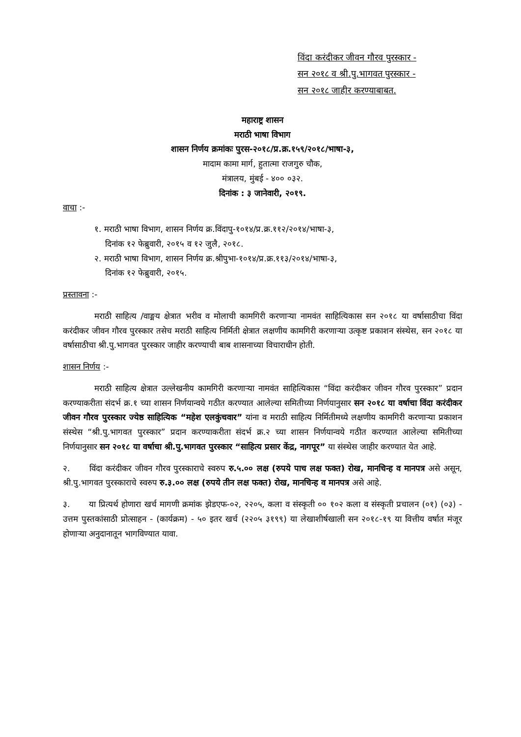विंदा करंदीकर जीवन गौरव पुरस्कार -
सन २०१८ व श्री.पु.भागवत पुरस्कार -
सन २०१८ जाहीर करण्याबाबत.
महाराष्ट्र शासन
मराठी भाषा विभाग
शासन निर्णय क्रमांकः पुरस-२०१८/प्र.क्र.१५९/२०१८/भाषा-३,
मादाम कामा मार्ग, हुतात्मा राजगुरु चौक,
मंत्रालय, मुंबई - ४०० ०३२.
दिनांक : ३ जानेवारी, २०१९.
वाचा :-
१. मराठी भाषा विभाग, शासन निर्णय क्र.विंदापु-१०१४/प्र.क्र.११२/२०१४/भाषा-३,
दिनांक १२ फेब्रुवारी, २०१५ व १२ जुलै, २०१८.
२. मराठी भाषा विभाग, शासन निर्णय क्र.श्रीपुभा-१०१४/प्र.क्र.११३/२०१४/भाषा-३,
दिनांक १२ फेब्रुवारी, २०१५.
प्रस्तावना :-
मराठी साहित्य /वाङ्मय क्षेत्रात भरीव व मोलाची कामगिरी करणाऱ्या नामवंत साहित्यिकास सन २०१८ या वर्षासाठीचा विंदा करंदीकर जीवन गौरव पुरस्कार तसेच मराठी साहित्य निर्मिती क्षेत्रात लक्षणीय कामगिरी करणाऱ्या उत्कृष्ट प्रकाशन संस्थेस, सन २०१८ या वर्षासाठीचा श्री.पु.भागवत पुरस्कार जाहीर करण्याची बाब शासनाच्या विचाराधीन होती.
शासन निर्णय :-
मराठी साहित्य क्षेत्रात उल्लेखनीय कामगिरी करणाऱ्या नामवंत साहित्यिकास “विंदा करंदीकर जीवन गौरव पुरस्कार” प्रदान करण्याकरीता संदर्भ क्र.१ च्या शासन निर्णयान्वये गठीत करण्यात आलेल्या समितीच्या निर्णयानुसार सन २०१८ या वर्षाचा विंदा करंदीकर जीवन गौरव पुरस्कार ज्येष्ठ साहित्यिक “महेश एलकुंचवार” यांना व मराठी साहित्य निर्मितीमध्ये लक्षणीय कामगिरी करणाऱ्या प्रकाशन संस्थेस “श्री.पु.भागवत पुरस्कार” प्रदान करण्याकरीता संदर्भ क्र.२ च्या शासन निर्णयान्वये गठीत करण्यात आलेल्या समितीच्या निर्णयानुसार सन २०१८ या वर्षाचा श्री.पु.भागवत पुरस्कार “साहित्य प्रसार केंद्र, नागपूर” या संस्थेस जाहीर करण्यात येत आहे.
२. विंदा करंदीकर जीवन गौरव पुरस्काराचे स्वरुप रु.५.०० लक्ष (रुपये पाच लक्ष फक्त) रोख, मानचिन्ह व मानपत्र असे असून, श्री.पु.भागवत पुरस्काराचे स्वरुप रु.३.०० लक्ष (रुपये तीन लक्ष फक्त) रोख, मानचिन्ह व मानपत्र असे आहे.
३. या प्रित्यर्थ होणारा खर्च मागणी क्रमांक झेडएफ-०२, २२०५, कला व संस्कृती ०० १०२ कला व संस्कृती प्रचालन (०१) (०३) - उत्तम पुस्तकांसाठी प्रोत्साहन - (कार्यक्रम) - ५० इतर खर्च (२२०५ ३१९९) या लेखाशीर्षखाली सन २०१८-१९ या वित्तीय वर्षात मंजूर होणाऱ्या अनुदानातून भागविण्यात यावा.